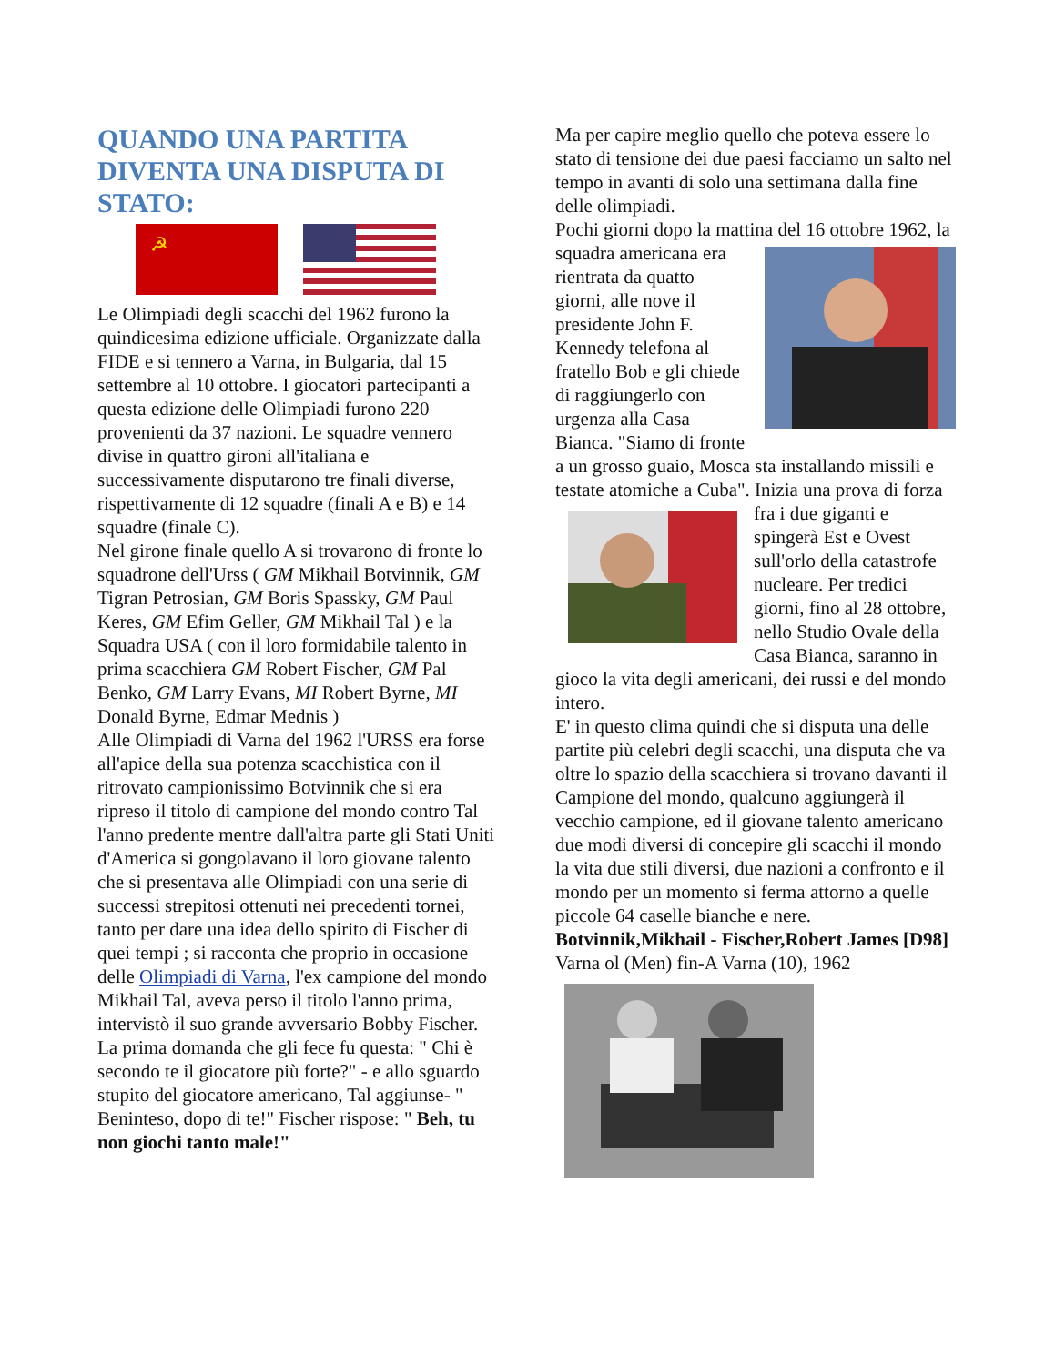QUANDO UNA PARTITA DIVENTA UNA DISPUTA DI STATO:
☭
Le Olimpiadi degli scacchi del 1962 furono la quindicesima edizione ufficiale. Organizzate dalla FIDE e si tennero a Varna, in Bulgaria, dal 15 settembre al 10 ottobre. I giocatori partecipanti a questa edizione delle Olimpiadi furono 220 provenienti da 37 nazioni. Le squadre vennero divise in quattro gironi all'italiana e successivamente disputarono tre finali diverse, rispettivamente di 12 squadre (finali A e B) e 14 squadre (finale C).
Nel girone finale quello A si trovarono di fronte lo squadrone dell'Urss ( GM Mikhail Botvinnik, GM Tigran Petrosian, GM Boris Spassky, GM Paul Keres, GM Efim Geller, GM Mikhail Tal ) e la Squadra USA ( con il loro formidabile talento in prima scacchiera GM Robert Fischer, GM Pal Benko, GM Larry Evans, MI Robert Byrne, MI Donald Byrne, Edmar Mednis )
Alle Olimpiadi di Varna del 1962 l'URSS era forse all'apice della sua potenza scacchistica con il ritrovato campionissimo Botvinnik che si era ripreso il titolo di campione del mondo contro Tal l'anno predente mentre dall'altra parte gli Stati Uniti d'America si gongolavano il loro giovane talento che si presentava alle Olimpiadi con una serie di successi strepitosi ottenuti nei precedenti tornei, tanto per dare una idea dello spirito di Fischer di quei tempi ; si racconta che proprio in occasione delle Olimpiadi di Varna, l'ex campione del mondo Mikhail Tal, aveva perso il titolo l'anno prima, intervistò il suo grande avversario Bobby Fischer. La prima domanda che gli fece fu questa: " Chi è secondo te il giocatore più forte?" - e allo sguardo stupito del giocatore americano, Tal aggiunse- " Beninteso, dopo di te!" Fischer rispose: " Beh, tu non giochi tanto male!"
Ma per capire meglio quello che poteva essere lo stato di tensione dei due paesi facciamo un salto nel tempo in avanti di solo una settimana dalla fine delle olimpiadi.
Pochi giorni dopo la mattina del 16 ottobre 1962, la squadra americana era rientrata da quatto giorni, alle nove il presidente John F. Kennedy telefona al fratello Bob e gli chiede di raggiungerlo con urgenza alla Casa Bianca. "Siamo di fronte a un grosso guaio, Mosca sta installando missili e testate atomiche a Cuba". Inizia una prova di forza fra i due giganti e spingerà Est e Ovest sull'orlo della catastrofe nucleare. Per tredici giorni, fino al 28 ottobre, nello Studio Ovale della Casa Bianca, saranno in gioco la vita degli americani, dei russi e del mondo intero.
E' in questo clima quindi che si disputa una delle partite più celebri degli scacchi, una disputa che va oltre lo spazio della scacchiera si trovano davanti il Campione del mondo, qualcuno aggiungerà il vecchio campione, ed il giovane talento americano due modi diversi di concepire gli scacchi il mondo la vita due stili diversi, due nazioni a confronto e il mondo per un momento si ferma attorno a quelle piccole 64 caselle bianche e nere.
Botvinnik,Mikhail - Fischer,Robert James [D98]
Varna ol (Men) fin-A Varna (10), 1962